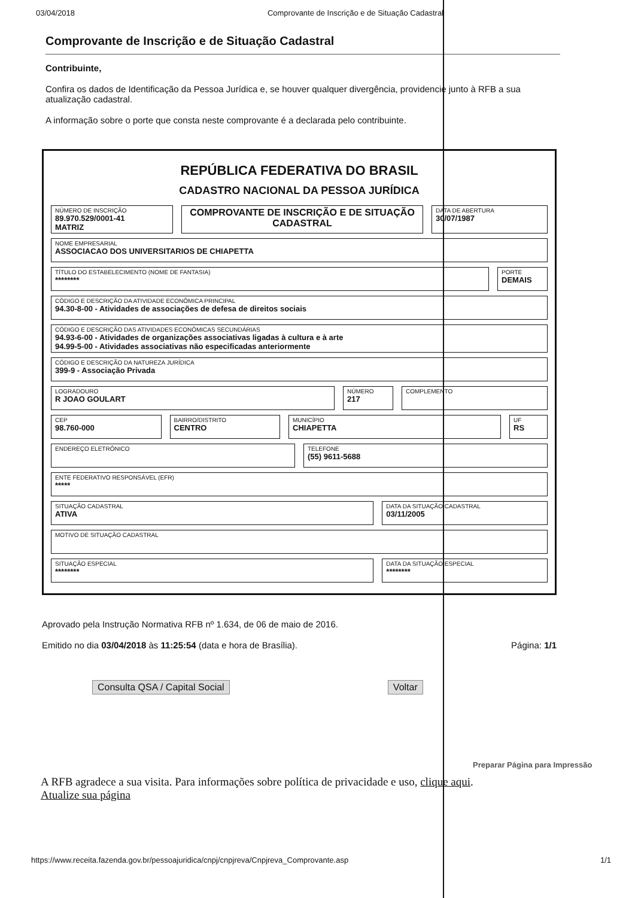03/04/2018 Comprovante de Inscrição e de Situação Cadastral
Comprovante de Inscrição e de Situação Cadastral
Contribuinte,
Confira os dados de Identificação da Pessoa Jurídica e, se houver qualquer divergência, providencie junto à RFB a sua atualização cadastral.
A informação sobre o porte que consta neste comprovante é a declarada pelo contribuinte.
REPÚBLICA FEDERATIVA DO BRASIL
CADASTRO NACIONAL DA PESSOA JURÍDICA
NÚMERO DE INSCRIÇÃO
89.970.529/0001-41
MATRIZ
COMPROVANTE DE INSCRIÇÃO E DE SITUAÇÃO CADASTRAL
DATA DE ABERTURA
30/07/1987
NOME EMPRESARIAL
ASSOCIACAO DOS UNIVERSITARIOS DE CHIAPETTA
TÍTULO DO ESTABELECIMENTO (NOME DE FANTASIA)
********
PORTE
DEMAIS
CÓDIGO E DESCRIÇÃO DA ATIVIDADE ECONÔMICA PRINCIPAL
94.30-8-00 - Atividades de associações de defesa de direitos sociais
CÓDIGO E DESCRIÇÃO DAS ATIVIDADES ECONÔMICAS SECUNDÁRIAS
94.93-6-00 - Atividades de organizações associativas ligadas à cultura e à arte
94.99-5-00 - Atividades associativas não especificadas anteriormente
CÓDIGO E DESCRIÇÃO DA NATUREZA JURÍDICA
399-9 - Associação Privada
LOGRADOURO
R JOAO GOULART
NÚMERO
217
COMPLEMENTO
CEP
98.760-000
BAIRRO/DISTRITO
CENTRO
MUNICÍPIO
CHIAPETTA
UF
RS
ENDEREÇO ELETRÔNICO TELEFONE
(55) 9611-5688
ENTE FEDERATIVO RESPONSÁVEL (EFR)
*****
SITUAÇÃO CADASTRAL
ATIVA
DATA DA SITUAÇÃO CADASTRAL
03/11/2005
MOTIVO DE SITUAÇÃO CADASTRAL
SITUAÇÃO ESPECIAL
********
DATA DA SITUAÇÃO ESPECIAL
********
Aprovado pela Instrução Normativa RFB nº 1.634, de 06 de maio de 2016.
Emitido no dia 03/04/2018 às 11:25:54 (data e hora de Brasília). Página: 1/1
Consulta QSA / Capital Social Voltar
Preparar Página para Impressão
A RFB agradece a sua visita. Para informações sobre política de privacidade e uso, clique aqui.
Atualize sua página
https://www.receita.fazenda.gov.br/pessoajuridica/cnpj/cnpjreva/Cnpjreva_Comprovante.asp 1/1